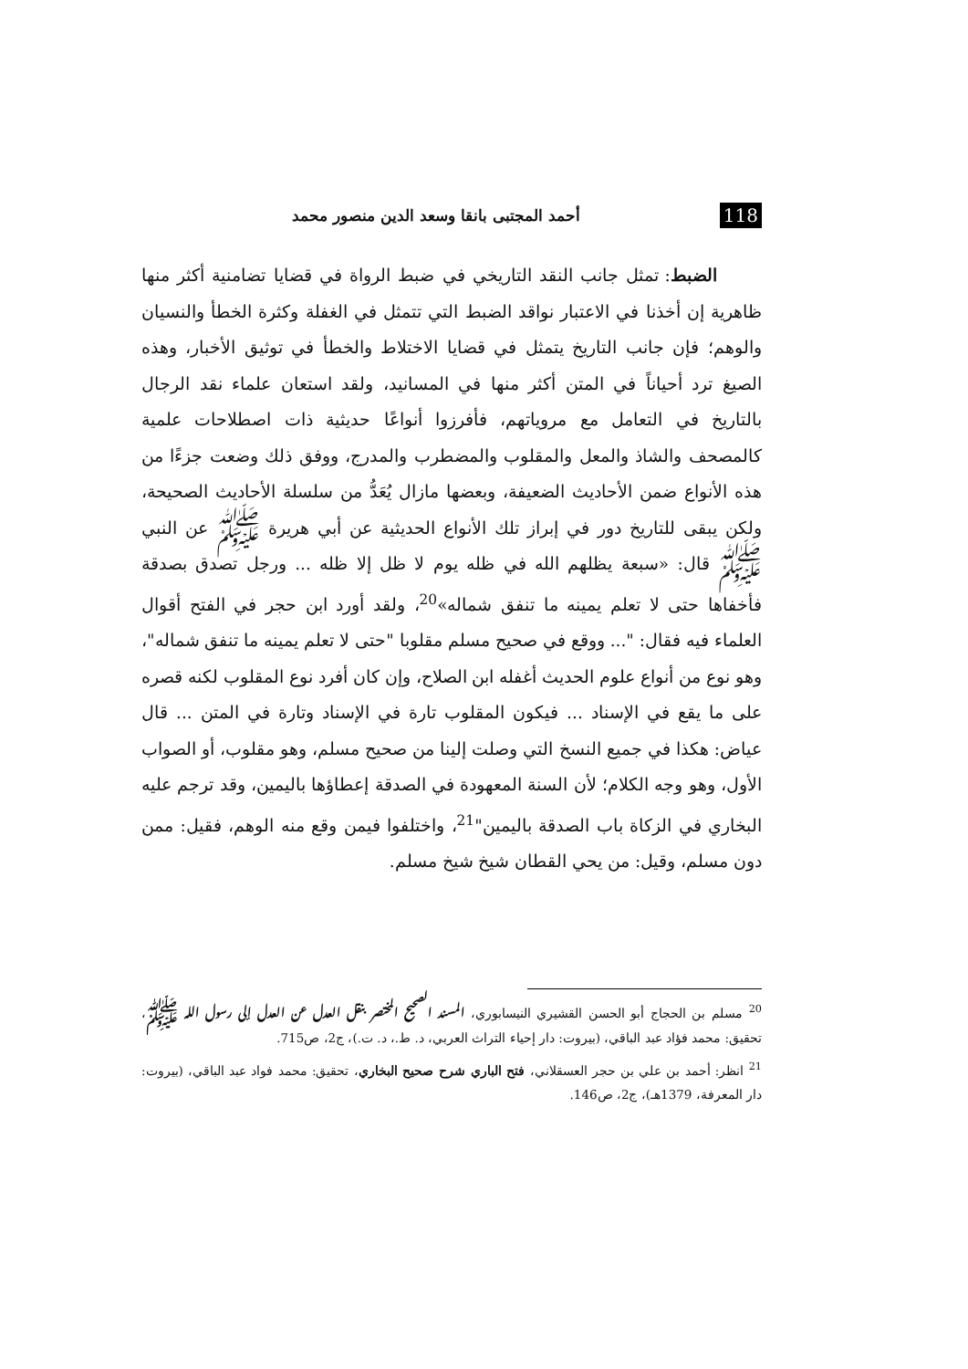118 أحمد المجتبى بانقا وسعد الدين منصور محمد
الضبط: تمثل جانب النقد التاريخي في ضبط الرواة في قضايا تضامنية أكثر منها ظاهرية إن أخذنا في الاعتبار نواقد الضبط التي تتمثل في الغفلة وكثرة الخطأ والنسيان والوهم؛ فإن جانب التاريخ يتمثل في قضايا الاختلاط والخطأ في توثيق الأخبار، وهذه الصيغ ترد أحياناً في المتن أكثر منها في المسانيد، ولقد استعان علماء نقد الرجال بالتاريخ في التعامل مع مروياتهم، فأفرزوا أنواعًا حديثية ذات اصطلاحات علمية كالمصحف والشاذ والمعل والمقلوب والمضطرب والمدرج، ووفق ذلك وضعت جزءًا من هذه الأنواع ضمن الأحاديث الضعيفة، وبعضها مازال يُعَدُّ من سلسلة الأحاديث الصحيحة، ولكن يبقى للتاريخ دور في إبراز تلك الأنواع الحديثية عن أبي هريرة ﷺ عن النبي ﷺ قال: «سبعة يظلهم الله في ظله يوم لا ظل إلا ظله ... ورجل تصدق بصدقة فأخفاها حتى لا تعلم يمينه ما تنفق شماله»<sup>20</sup>، ولقد أورد ابن حجر في الفتح أقوال العلماء فيه فقال: "... ووقع في صحيح مسلم مقلوبا "حتى لا تعلم يمينه ما تنفق شماله"، وهو نوع من أنواع علوم الحديث أغفله ابن الصلاح، وإن كان أفرد نوع المقلوب لكنه قصره على ما يقع في الإسناد ... فيكون المقلوب تارة في الإسناد وتارة في المتن ... قال عياض: هكذا في جميع النسخ التي وصلت إلينا من صحيح مسلم، وهو مقلوب، أو الصواب الأول، وهو وجه الكلام؛ لأن السنة المعهودة في الصدقة إعطاؤها باليمين، وقد ترجم عليه البخاري في الزكاة باب الصدقة باليمين"<sup>21</sup>، واختلفوا فيمن وقع منه الوهم، فقيل: ممن دون مسلم، وقيل: من يحي القطان شيخ شيخ مسلم.
<sup>20</sup> مسلم بن الحجاج أبو الحسن القشيري النيسابوري، المسند الصحيح المختصر بنقل العدل عن العدل إلى رسول الله ﷺ، تحقيق: محمد فؤاد عبد الباقي، (بيروت: دار إحياء التراث العربي، د. ط.، د. ت.)، ج2، ص715.
<sup>21</sup> انظر: أحمد بن علي بن حجر العسقلاني، فتح الباري شرح صحيح البخاري، تحقيق: محمد فواد عبد الباقي، (بيروت: دار المعرفة، 1379هـ)، ج2، ص146.